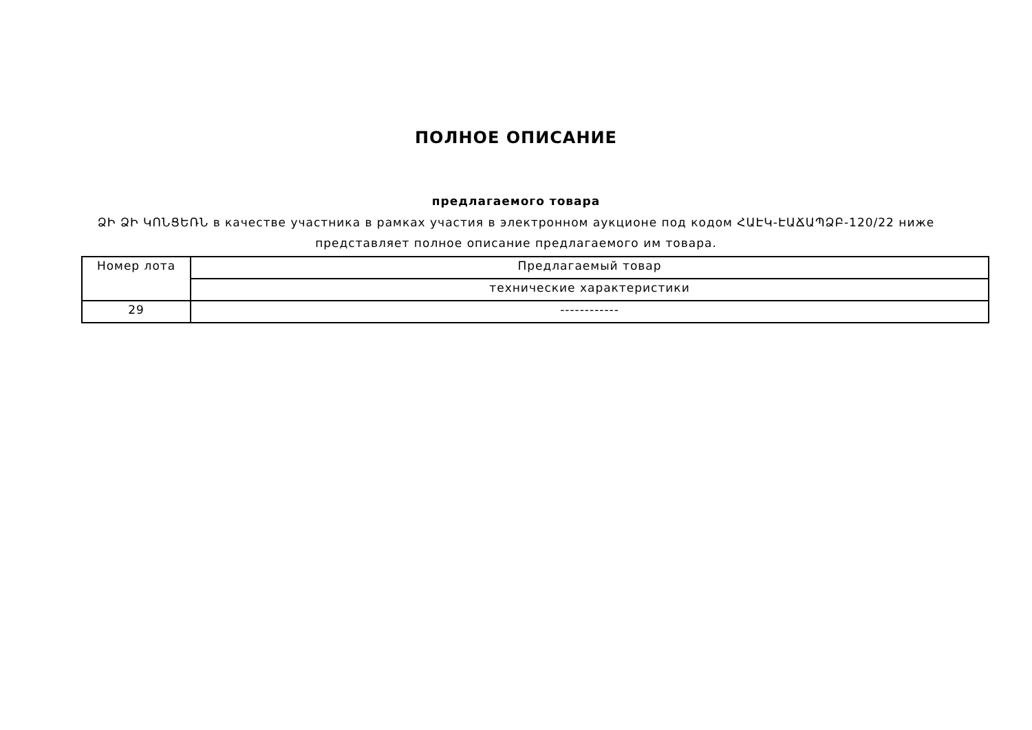ПОЛНОЕ ОПИСАНИЕ
предлагаемого товара
ՁԻ ՁԻ ԿՈՆՑԵՌՆ в качестве участника в рамках участия в электронном аукционе под кодом ՀԱԷԿ-ԷԱՃԱՊՁԲ-120/22 ниже представляет полное описание предлагаемого им товара.
| Номер лота | Предлагаемый товар |
| --- | --- |
| | технические характеристики |
| 29 | ------------ |